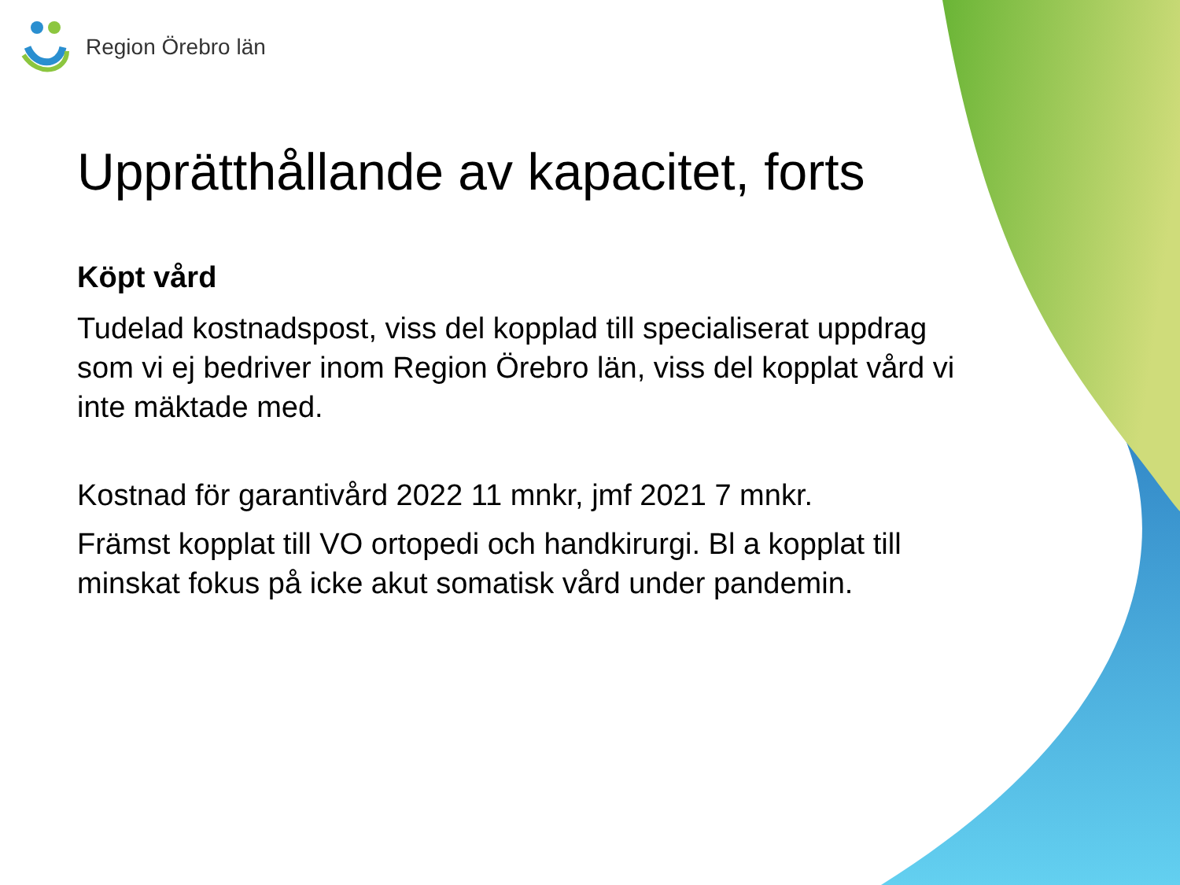Region Örebro län
Upprätthållande av kapacitet, forts
Köpt vård
Tudelad kostnadspost, viss del kopplad till specialiserat uppdrag som vi ej bedriver inom Region Örebro län, viss del kopplat vård vi inte mäktade med.
Kostnad för garantivård 2022 11 mnkr, jmf 2021 7 mnkr.
Främst kopplat till VO ortopedi och handkirurgi. Bl a kopplat till minskat fokus på icke akut somatisk vård under pandemin.